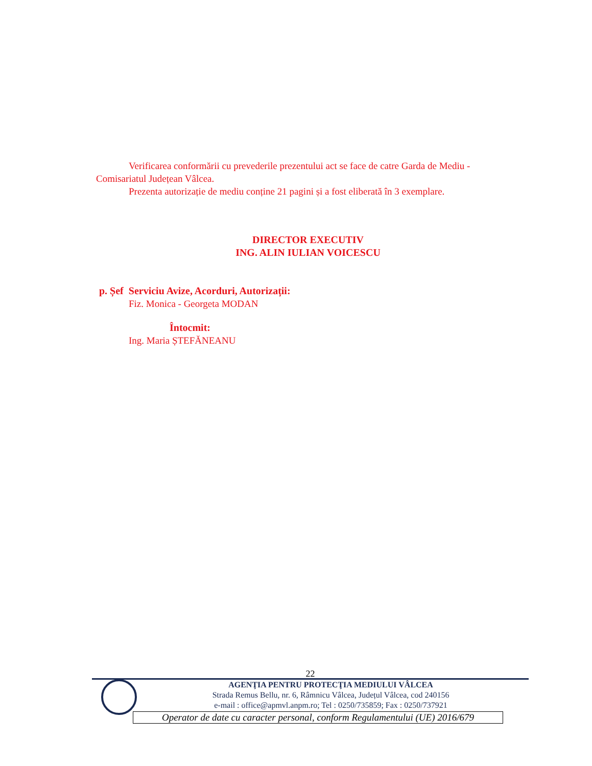Verificarea conformării cu prevederile prezentului act se face de catre Garda de Mediu - Comisariatul Județean Vâlcea.
Prezenta autorizație de mediu conține 21 pagini și a fost eliberată în 3 exemplare.
DIRECTOR EXECUTIV
ING. ALIN IULIAN VOICESCU
p. Șef Serviciu Avize, Acorduri, Autorizații:
Fiz. Monica - Georgeta MODAN
Întocmit:
Ing. Maria ȘTEFĂNEANU
22
AGENŢIA PENTRU PROTECŢIA MEDIULUI VÂLCEA
Strada Remus Bellu, nr. 6, Râmnicu Vâlcea, Județul Vâlcea, cod 240156
e-mail : office@apmvl.anpm.ro; Tel : 0250/735859; Fax : 0250/737921
Operator de date cu caracter personal, conform Regulamentului (UE) 2016/679